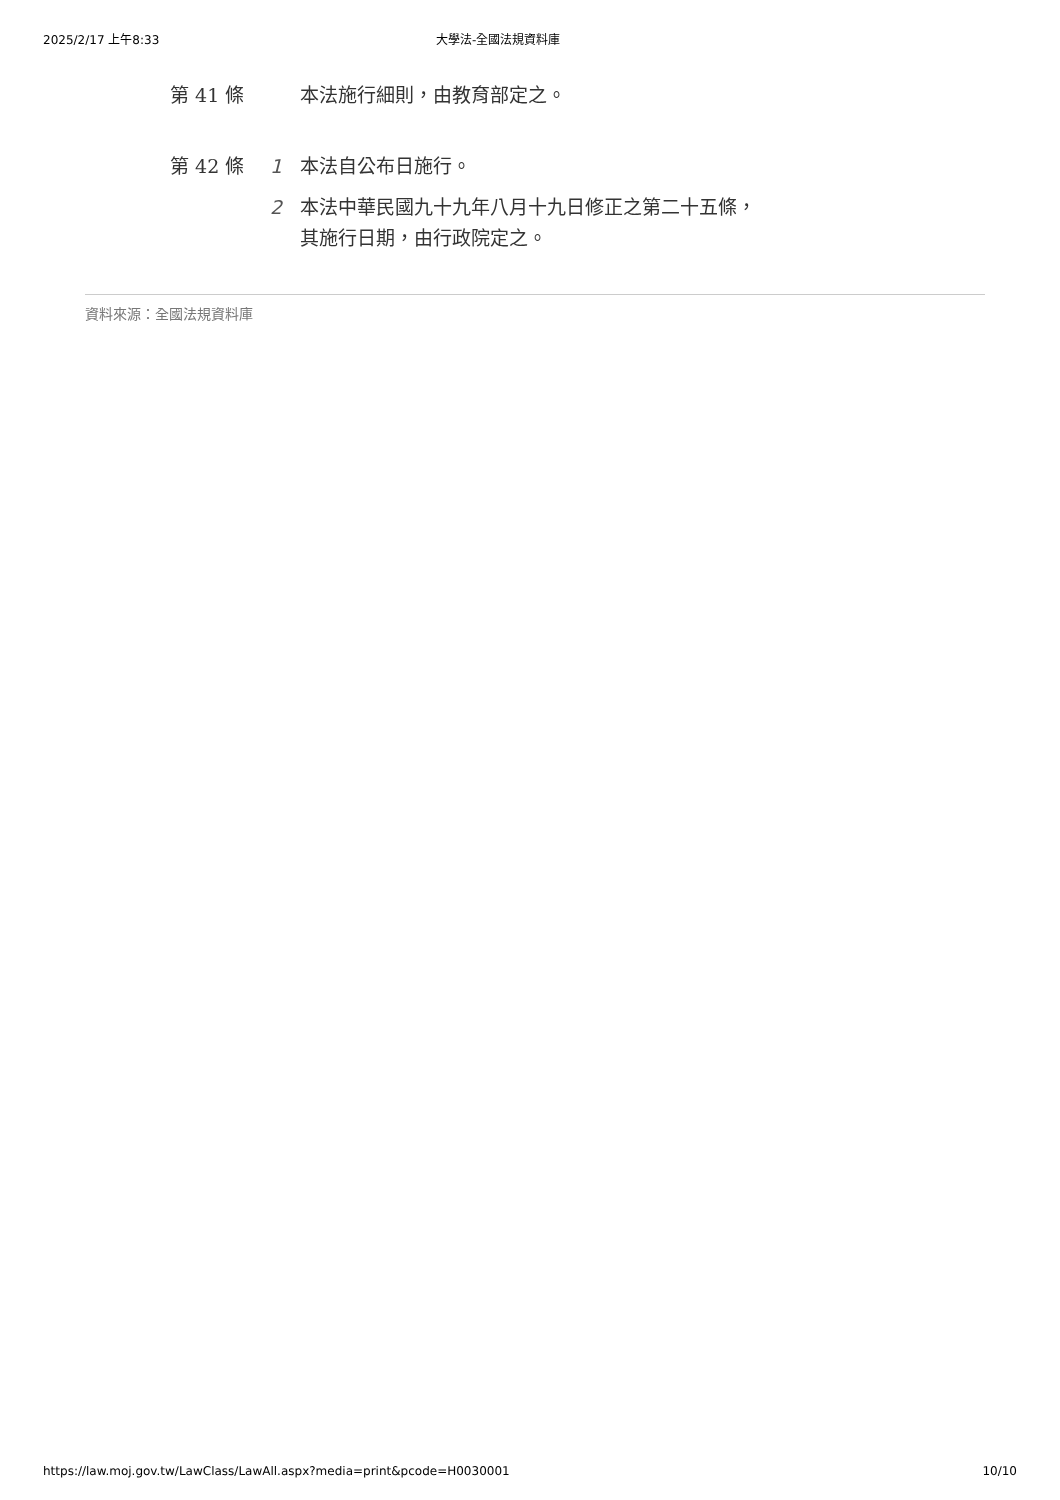2025/2/17 上午8:33 大學法-全國法規資料庫
第 41 條
本法施行細則，由教育部定之。
第 42 條
1 本法自公布日施行。
2 本法中華民國九十九年八月十九日修正之第二十五條，其施行日期，由行政院定之。
資料來源：全國法規資料庫
https://law.moj.gov.tw/LawClass/LawAll.aspx?media=print&pcode=H0030001 10/10